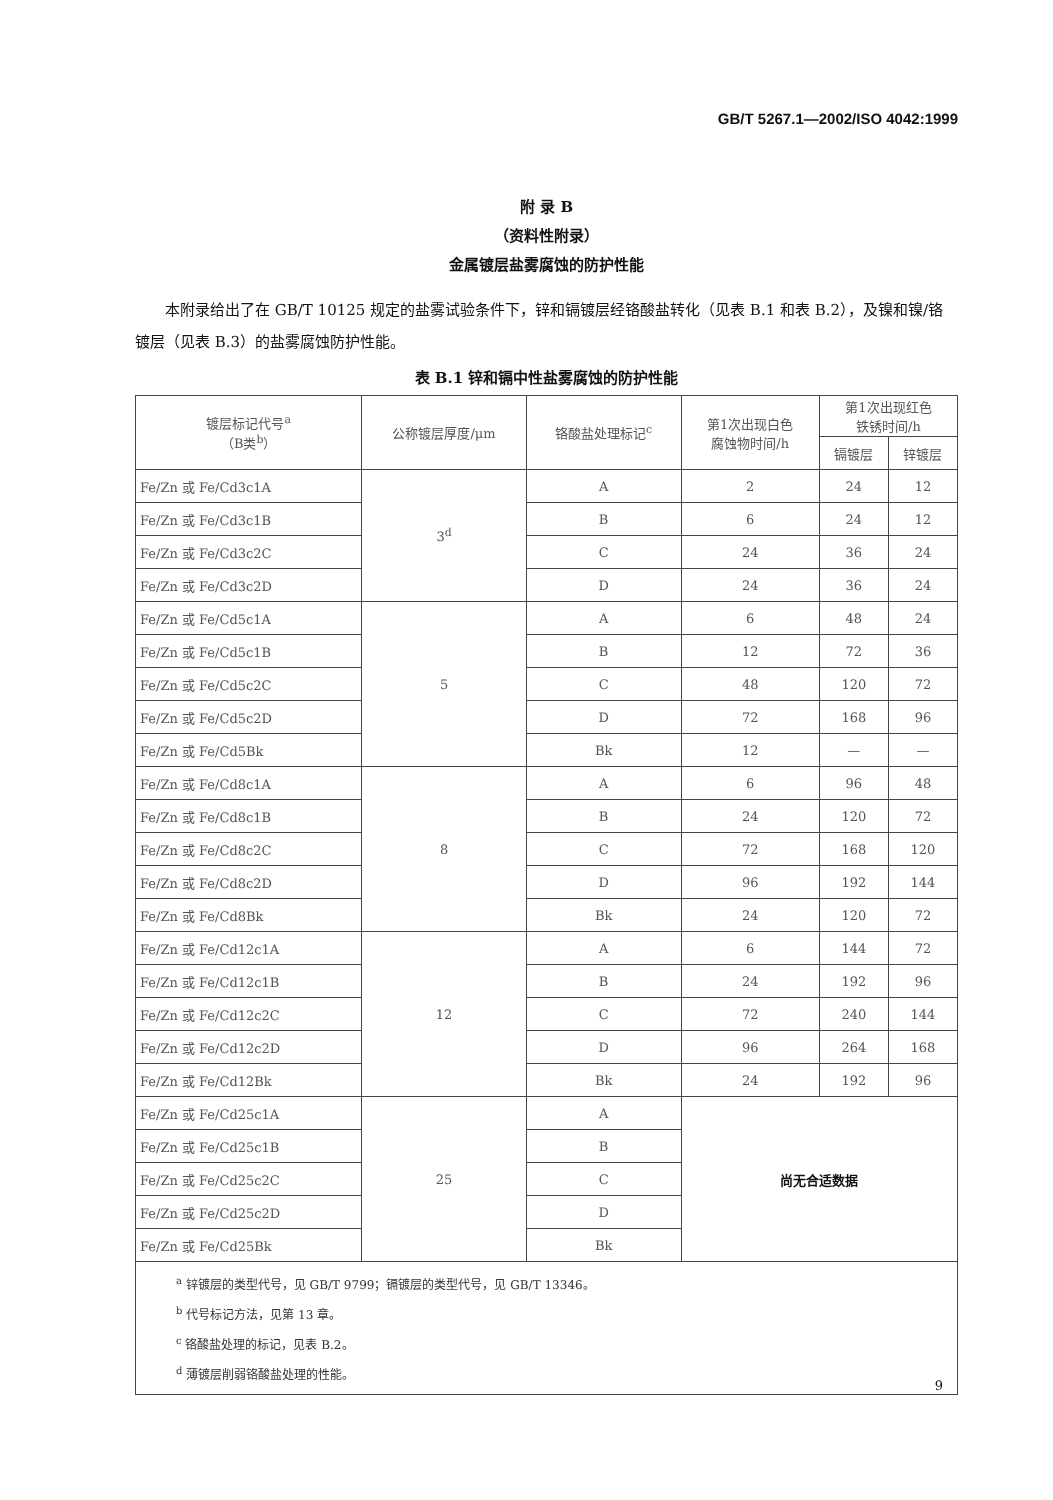GB/T 5267.1—2002/ISO 4042:1999
附 录 B
（资料性附录）
金属镀层盐雾腐蚀的防护性能
本附录给出了在 GB/T 10125 规定的盐雾试验条件下，锌和镉镀层经铬酸盐转化（见表 B.1 和表 B.2），及镍和镍/铬镀层（见表 B.3）的盐雾腐蚀防护性能。
表 B.1 锌和镉中性盐雾腐蚀的防护性能
| 镀层标记代号<sup>a</sup> （B类<sup>b</sup>） | 公称镀层厚度/μm | 铬酸盐处理标记<sup>c</sup> | 第1次出现白色 腐蚀物时间/h | 第1次出现红色 铁锈时间/h | |
| --- | --- | --- | --- | --- | --- |
| | | | | 镉镀层 | 锌镀层 |
| Fe/Zn 或 Fe/Cd3c1A | 3<sup>d</sup> | A | 2 | 24 | 12 |
| Fe/Zn 或 Fe/Cd3c1B | | B | 6 | 24 | 12 |
| Fe/Zn 或 Fe/Cd3c2C | | C | 24 | 36 | 24 |
| Fe/Zn 或 Fe/Cd3c2D | | D | 24 | 36 | 24 |
| Fe/Zn 或 Fe/Cd5c1A | 5 | A | 6 | 48 | 24 |
| Fe/Zn 或 Fe/Cd5c1B | | B | 12 | 72 | 36 |
| Fe/Zn 或 Fe/Cd5c2C | | C | 48 | 120 | 72 |
| Fe/Zn 或 Fe/Cd5c2D | | D | 72 | 168 | 96 |
| Fe/Zn 或 Fe/Cd5Bk | | Bk | 12 | — | — |
| Fe/Zn 或 Fe/Cd8c1A | 8 | A | 6 | 96 | 48 |
| Fe/Zn 或 Fe/Cd8c1B | | B | 24 | 120 | 72 |
| Fe/Zn 或 Fe/Cd8c2C | | C | 72 | 168 | 120 |
| Fe/Zn 或 Fe/Cd8c2D | | D | 96 | 192 | 144 |
| Fe/Zn 或 Fe/Cd8Bk | | Bk | 24 | 120 | 72 |
| Fe/Zn 或 Fe/Cd12c1A | 12 | A | 6 | 144 | 72 |
| Fe/Zn 或 Fe/Cd12c1B | | B | 24 | 192 | 96 |
| Fe/Zn 或 Fe/Cd12c2C | | C | 72 | 240 | 144 |
| Fe/Zn 或 Fe/Cd12c2D | | D | 96 | 264 | 168 |
| Fe/Zn 或 Fe/Cd12Bk | | Bk | 24 | 192 | 96 |
| Fe/Zn 或 Fe/Cd25c1A | 25 | A | 尚无合适数据 | | |
| Fe/Zn 或 Fe/Cd25c1B | | B | | | |
| Fe/Zn 或 Fe/Cd25c2C | | C | | | |
| Fe/Zn 或 Fe/Cd25c2D | | D | | | |
| Fe/Zn 或 Fe/Cd25Bk | | Bk | | | |
| <sup>a</sup> 锌镀层的类型代号，见 GB/T 9799；镉镀层的类型代号，见 GB/T 13346。 <sup>b</sup> 代号标记方法，见第 13 章。 <sup>c</sup> 铬酸盐处理的标记，见表 B.2。 <sup>d</sup> 薄镀层削弱铬酸盐处理的性能。 | | | | | |
9